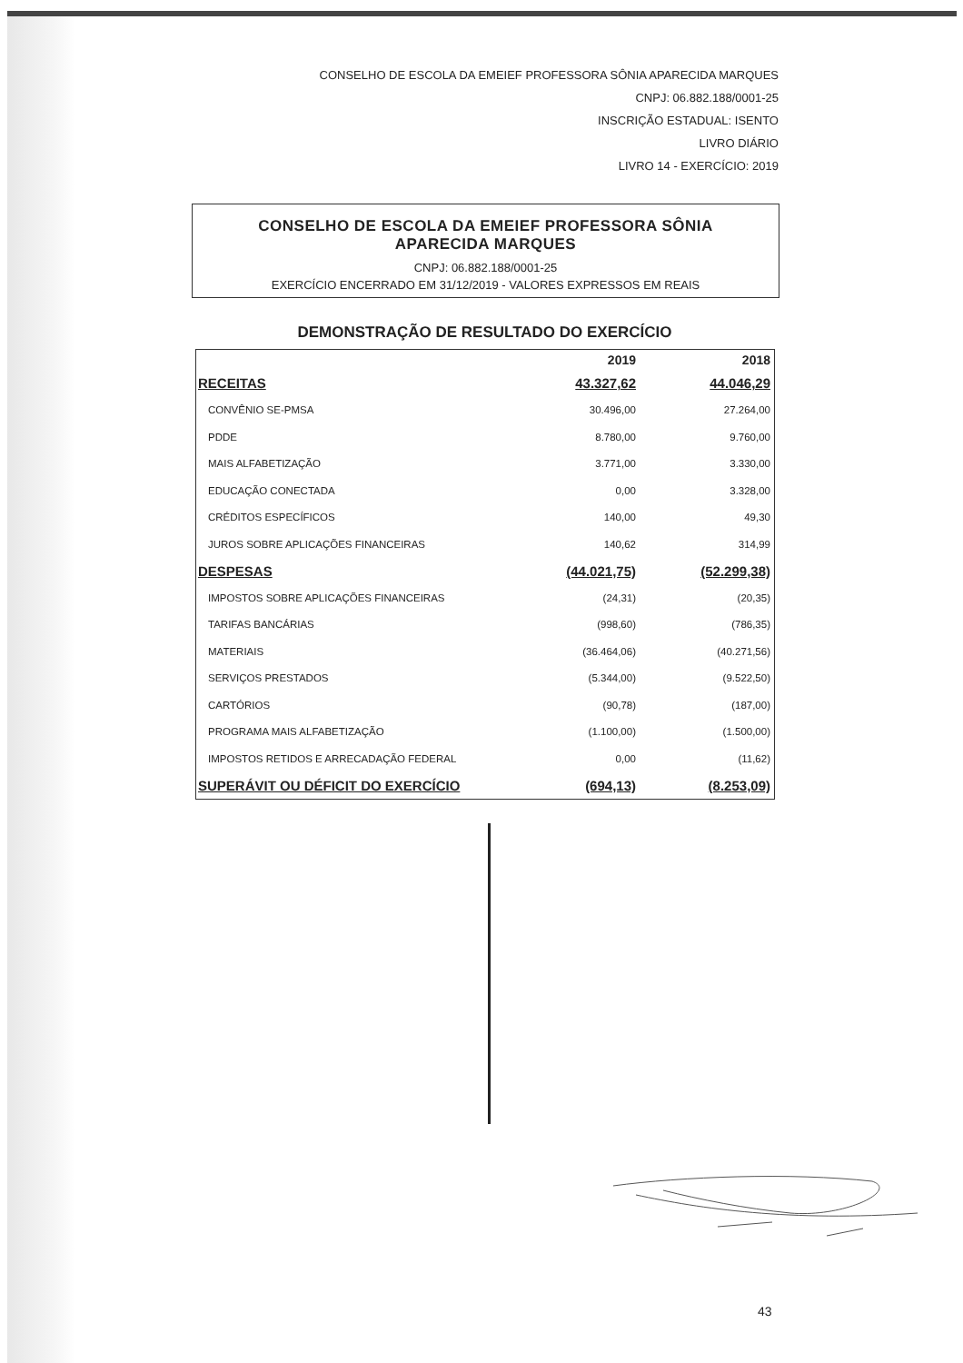CONSELHO DE ESCOLA DA EMEIEF PROFESSORA SÔNIA APARECIDA MARQUES
CNPJ: 06.882.188/0001-25
INSCRIÇÃO ESTADUAL: ISENTO
LIVRO DIÁRIO
LIVRO 14 - EXERCÍCIO: 2019
CONSELHO DE ESCOLA DA EMEIEF PROFESSORA SÔNIA APARECIDA MARQUES
CNPJ: 06.882.188/0001-25
EXERCÍCIO ENCERRADO EM 31/12/2019 - VALORES EXPRESSOS EM REAIS
DEMONSTRAÇÃO DE RESULTADO DO EXERCÍCIO
| | 2019 | 2018 |
| --- | --- | --- |
| RECEITAS | 43.327,62 | 44.046,29 |
| CONVÊNIO SE-PMSA | 30.496,00 | 27.264,00 |
| PDDE | 8.780,00 | 9.760,00 |
| MAIS ALFABETIZAÇÃO | 3.771,00 | 3.330,00 |
| EDUCAÇÃO CONECTADA | 0,00 | 3.328,00 |
| CRÉDITOS ESPECÍFICOS | 140,00 | 49,30 |
| JUROS SOBRE APLICAÇÕES FINANCEIRAS | 140,62 | 314,99 |
| DESPESAS | (44.021,75) | (52.299,38) |
| IMPOSTOS SOBRE APLICAÇÕES FINANCEIRAS | (24,31) | (20,35) |
| TARIFAS BANCÁRIAS | (998,60) | (786,35) |
| MATERIAIS | (36.464,06) | (40.271,56) |
| SERVIÇOS PRESTADOS | (5.344,00) | (9.522,50) |
| CARTÓRIOS | (90,78) | (187,00) |
| PROGRAMA MAIS ALFABETIZAÇÃO | (1.100,00) | (1.500,00) |
| IMPOSTOS RETIDOS E ARRECADAÇÃO FEDERAL | 0,00 | (11,62) |
| SUPERÁVIT OU DÉFICIT DO EXERCÍCIO | (694,13) | (8.253,09) |
43